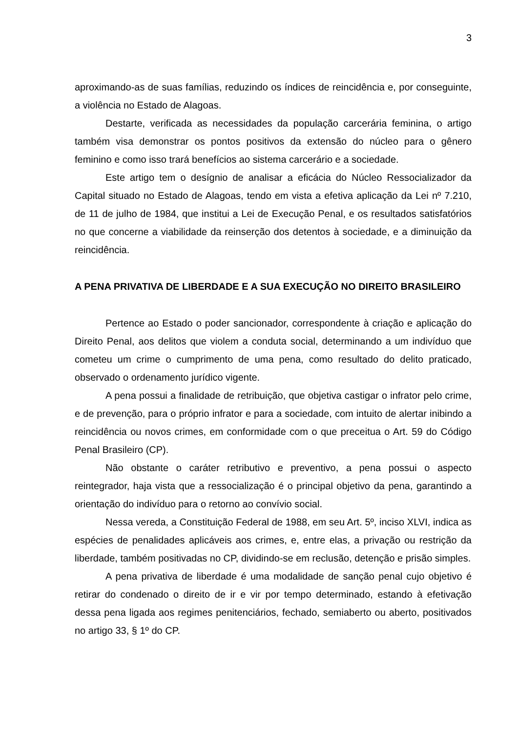3
aproximando-as de suas famílias, reduzindo os índices de reincidência e, por conseguinte, a violência no Estado de Alagoas.
Destarte, verificada as necessidades da população carcerária feminina, o artigo também visa demonstrar os pontos positivos da extensão do núcleo para o gênero feminino e como isso trará benefícios ao sistema carcerário e a sociedade.
Este artigo tem o desígnio de analisar a eficácia do Núcleo Ressocializador da Capital situado no Estado de Alagoas, tendo em vista a efetiva aplicação da Lei nº 7.210, de 11 de julho de 1984, que institui a Lei de Execução Penal, e os resultados satisfatórios no que concerne a viabilidade da reinserção dos detentos à sociedade, e a diminuição da reincidência.
A PENA PRIVATIVA DE LIBERDADE E A SUA EXECUÇÃO NO DIREITO BRASILEIRO
Pertence ao Estado o poder sancionador, correspondente à criação e aplicação do Direito Penal, aos delitos que violem a conduta social, determinando a um indivíduo que cometeu um crime o cumprimento de uma pena, como resultado do delito praticado, observado o ordenamento jurídico vigente.
A pena possui a finalidade de retribuição, que objetiva castigar o infrator pelo crime, e de prevenção, para o próprio infrator e para a sociedade, com intuito de alertar inibindo a reincidência ou novos crimes, em conformidade com o que preceitua o Art. 59 do Código Penal Brasileiro (CP).
Não obstante o caráter retributivo e preventivo, a pena possui o aspecto reintegrador, haja vista que a ressocialização é o principal objetivo da pena, garantindo a orientação do indivíduo para o retorno ao convívio social.
Nessa vereda, a Constituição Federal de 1988, em seu Art. 5º, inciso XLVI, indica as espécies de penalidades aplicáveis aos crimes, e, entre elas, a privação ou restrição da liberdade, também positivadas no CP, dividindo-se em reclusão, detenção e prisão simples.
A pena privativa de liberdade é uma modalidade de sanção penal cujo objetivo é retirar do condenado o direito de ir e vir por tempo determinado, estando à efetivação dessa pena ligada aos regimes penitenciários, fechado, semiaberto ou aberto, positivados no artigo 33, § 1º do CP.